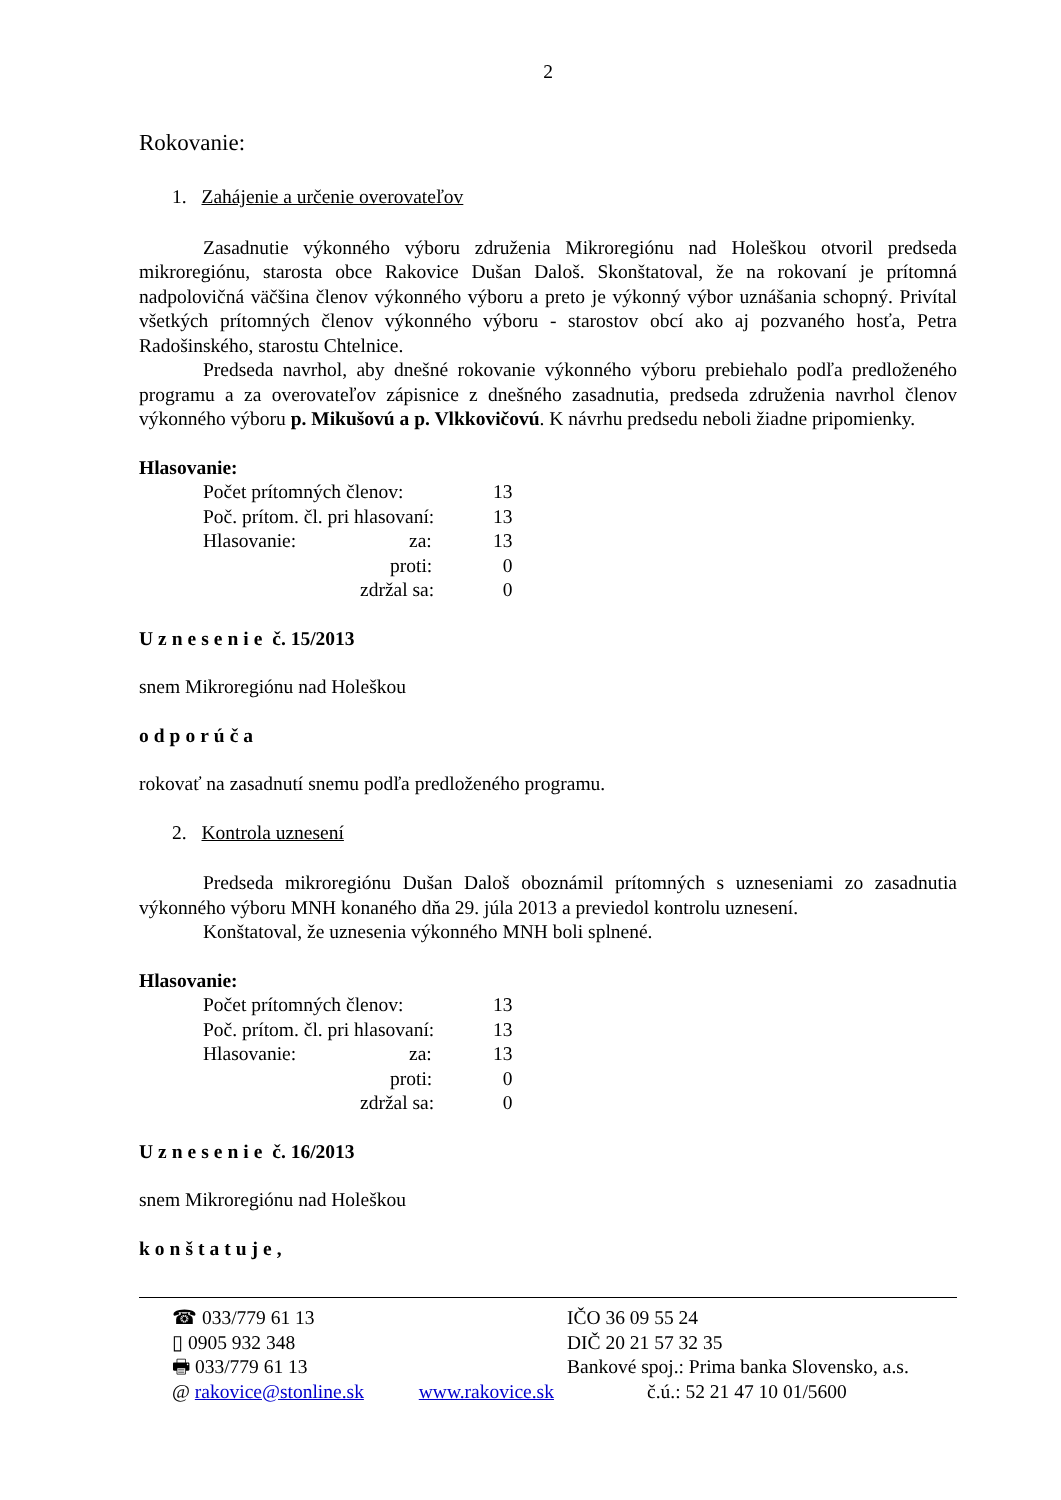2
Rokovanie:
1. Zahájenie a určenie overovateľov
Zasadnutie výkonného výboru združenia Mikroregiónu nad Holeškou otvoril predseda mikroregiónu, starosta obce Rakovice Dušan Daloš. Skonštatoval, že na rokovaní je prítomná nadpolovičná väčšina členov výkonného výboru a preto je výkonný výbor uznášania schopný. Privítal všetkých prítomných členov výkonného výboru - starostov obcí ako aj pozvaného hosťa, Petra Radošinského, starostu Chtelnice.
Predseda navrhol, aby dnešné rokovanie výkonného výboru prebiehalo podľa predloženého programu a za overovateľov zápisnice z dnešného zasadnutia, predseda združenia navrhol členov výkonného výboru p. Mikušovú a p. Vlkkovičovú. K návrhu predsedu neboli žiadne pripomienky.
Hlasovanie:
| Počet prítomných členov: | 13 |
| Poč. prítom. čl. pri hlasovaní: | 13 |
| Hlasovanie: za: | 13 |
| proti: | 0 |
| zdržal sa: | 0 |
Uznesenie č. 15/2013
snem Mikroregiónu nad Holeškou
odporúča
rokovať na zasadnutí snemu podľa predloženého programu.
2. Kontrola uznesení
Predseda mikroregiónu Dušan Daloš oboznámil prítomných s uzneseniami zo zasadnutia výkonného výboru MNH konaného dňa 29. júla 2013 a previedol kontrolu uznesení.
Konštatoval, že uznesenia výkonného MNH boli splnené.
Hlasovanie:
| Počet prítomných členov: | 13 |
| Poč. prítom. čl. pri hlasovaní: | 13 |
| Hlasovanie: za: | 13 |
| proti: | 0 |
| zdržal sa: | 0 |
Uznesenie č. 16/2013
snem Mikroregiónu nad Holeškou
konštatuje,
| ☎ 033/779 61 13 | IČO 36 09 55 24 |
| ▯ 0905 932 348 | DIČ 20 21 57 32 35 |
| 🖶 033/779 61 13 | Bankové spoj.: Prima banka Slovensko, a.s. |
| @ rakovice@stonline.sk www.rakovice.sk | č.ú.: 52 21 47 10 01/5600 |